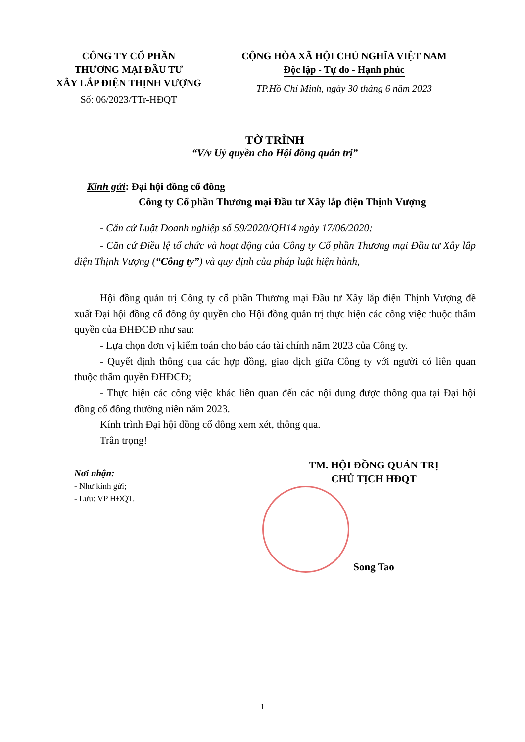CÔNG TY CỔ PHẦN
THƯƠNG MẠI ĐẦU TƯ
XÂY LẮP ĐIỆN THỊNH VƯỢNG
Số: 06/2023/TTr-HĐQT
CỘNG HÒA XÃ HỘI CHỦ NGHĨA VIỆT NAM
Độc lập - Tự do - Hạnh phúc
TP.Hồ Chí Minh, ngày 30 tháng 6 năm 2023
TỜ TRÌNH
“V/v Uỷ quyền cho Hội đồng quản trị”
Kính gửi: Đại hội đồng cổ đông
Công ty Cổ phần Thương mại Đầu tư Xây lắp điện Thịnh Vượng
- Căn cứ Luật Doanh nghiệp số 59/2020/QH14 ngày 17/06/2020;
- Căn cứ Điều lệ tổ chức và hoạt động của Công ty Cổ phần Thương mại Đầu tư Xây lắp điện Thịnh Vượng (“Công ty”) và quy định của pháp luật hiện hành,
Hội đồng quản trị Công ty cổ phần Thương mại Đầu tư Xây lắp điện Thịnh Vượng đề xuất Đại hội đồng cổ đông ủy quyền cho Hội đồng quản trị thực hiện các công việc thuộc thẩm quyền của ĐHĐCĐ như sau:
- Lựa chọn đơn vị kiểm toán cho báo cáo tài chính năm 2023 của Công ty.
- Quyết định thông qua các hợp đồng, giao dịch giữa Công ty với người có liên quan thuộc thẩm quyền ĐHĐCĐ;
- Thực hiện các công việc khác liên quan đến các nội dung được thông qua tại Đại hội đồng cổ đông thường niên năm 2023.
Kính trình Đại hội đồng cổ đông xem xét, thông qua.
Trân trọng!
Nơi nhận:
- Như kính gửi;
- Lưu: VP HĐQT.
TM. HỘI ĐỒNG QUẢN TRỊ
CHỦ TỊCH HĐQT
Song Tao
1